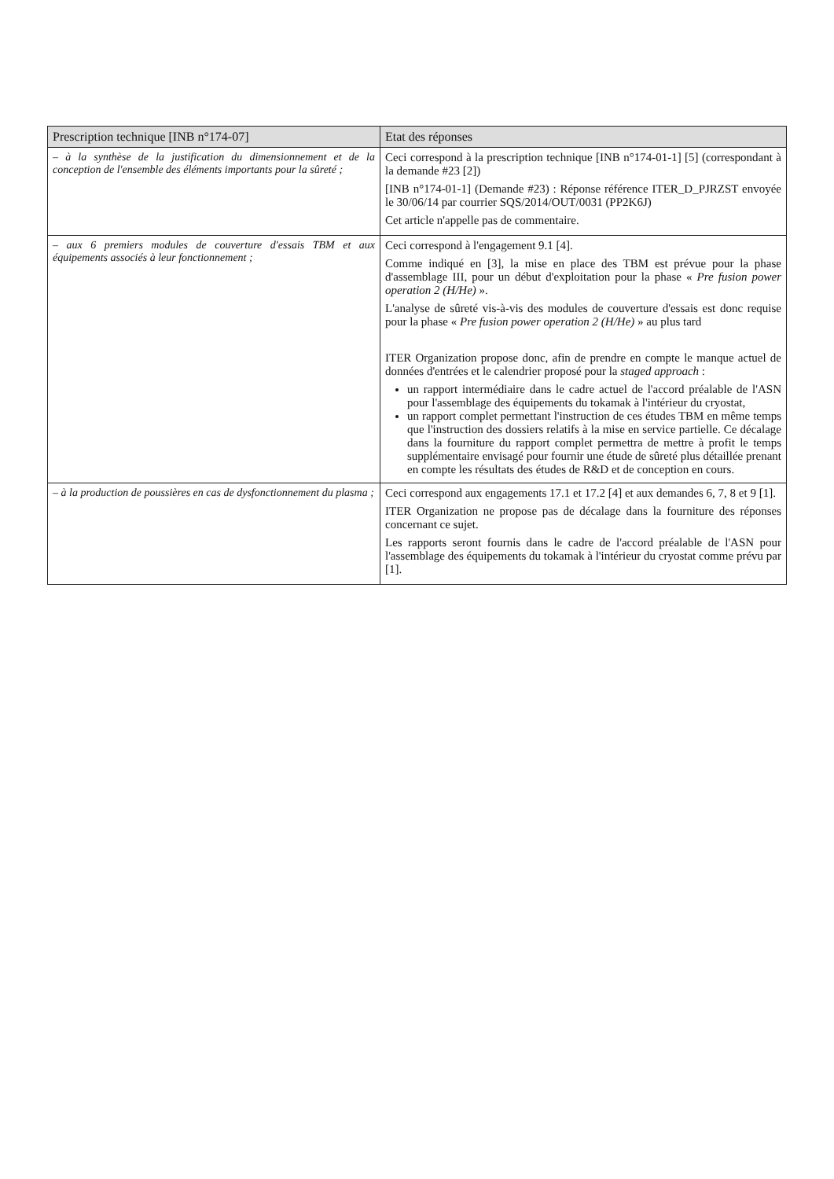| Prescription technique [INB n°174-07] | Etat des réponses |
| --- | --- |
| – à la synthèse de la justification du dimensionnement et de la conception de l'ensemble des éléments importants pour la sûreté ; | Ceci correspond à la prescription technique [INB n°174-01-1] [5] (correspondant à la demande #23 [2]) [INB n°174-01-1] (Demande #23) : Réponse référence ITER_D_PJRZST envoyée le 30/06/14 par courrier SQS/2014/OUT/0031 (PP2K6J) Cet article n'appelle pas de commentaire. |
| – aux 6 premiers modules de couverture d'essais TBM et aux équipements associés à leur fonctionnement ; | Ceci correspond à l'engagement 9.1 [4]. Comme indiqué en [3], la mise en place des TBM est prévue pour la phase d'assemblage III, pour un début d'exploitation pour la phase « Pre fusion power operation 2 (H/He) ». L'analyse de sûreté vis-à-vis des modules de couverture d'essais est donc requise pour la phase « Pre fusion power operation 2 (H/He) » au plus tard ITER Organization propose donc, afin de prendre en compte le manque actuel de données d'entrées et le calendrier proposé pour la staged approach : un rapport intermédiaire dans le cadre actuel de l'accord préalable de l'ASN pour l'assemblage des équipements du tokamak à l'intérieur du cryostat, un rapport complet permettant l'instruction de ces études TBM en même temps que l'instruction des dossiers relatifs à la mise en service partielle. Ce décalage dans la fourniture du rapport complet permettra de mettre à profit le temps supplémentaire envisagé pour fournir une étude de sûreté plus détaillée prenant en compte les résultats des études de R&D et de conception en cours. |
| – à la production de poussières en cas de dysfonctionnement du plasma ; | Ceci correspond aux engagements 17.1 et 17.2 [4] et aux demandes 6, 7, 8 et 9 [1]. ITER Organization ne propose pas de décalage dans la fourniture des réponses concernant ce sujet. Les rapports seront fournis dans le cadre de l'accord préalable de l'ASN pour l'assemblage des équipements du tokamak à l'intérieur du cryostat comme prévu par [1]. |